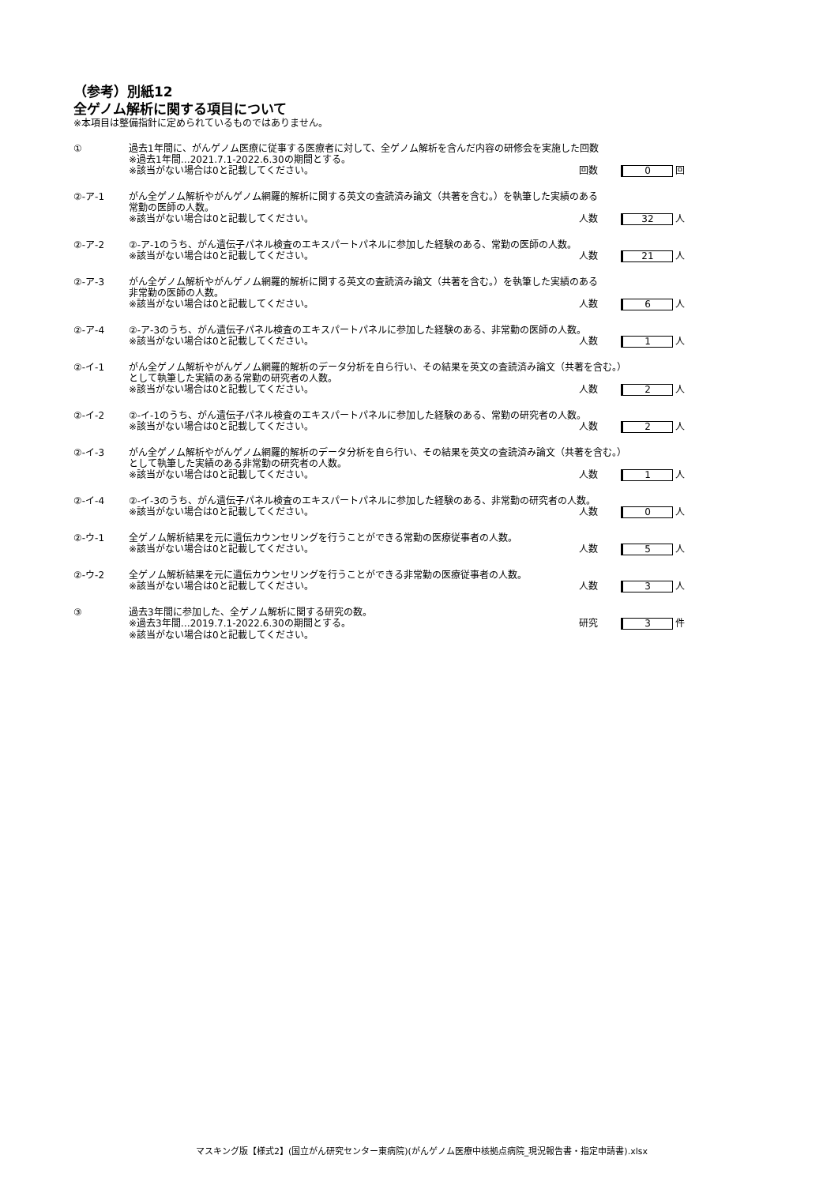（参考）別紙12
全ゲノム解析に関する項目について
※本項目は整備指針に定められているものではありません。
| ① | 過去1年間に、がんゲノム医療に従事する医療者に対して、全ゲノム解析を含んだ内容の研修会を実施した回数 ※過去1年間…2021.7.1-2022.6.30の期間とする。 | |
| | ※該当がない場合は0と記載してください。 | 回数 0 回 |
| ②-ア-1 | がん全ゲノム解析やがんゲノム網羅的解析に関する英文の査読済み論文（共著を含む。）を執筆した実績のある 常勤の医師の人数。 | |
| | ※該当がない場合は0と記載してください。 | 人数 32 人 |
| ②-ア-2 | ②-ア-1のうち、がん遺伝子パネル検査のエキスパートパネルに参加した経験のある、常勤の医師の人数。 | |
| | ※該当がない場合は0と記載してください。 | 人数 21 人 |
| ②-ア-3 | がん全ゲノム解析やがんゲノム網羅的解析に関する英文の査読済み論文（共著を含む。）を執筆した実績のある 非常勤の医師の人数。 | |
| | ※該当がない場合は0と記載してください。 | 人数 6 人 |
| ②-ア-4 | ②-ア-3のうち、がん遺伝子パネル検査のエキスパートパネルに参加した経験のある、非常勤の医師の人数。 | |
| | ※該当がない場合は0と記載してください。 | 人数 1 人 |
| ②-イ-1 | がん全ゲノム解析やがんゲノム網羅的解析のデータ分析を自ら行い、その結果を英文の査読済み論文（共著を含む。） として執筆した実績のある常勤の研究者の人数。 | |
| | ※該当がない場合は0と記載してください。 | 人数 2 人 |
| ②-イ-2 | ②-イ-1のうち、がん遺伝子パネル検査のエキスパートパネルに参加した経験のある、常勤の研究者の人数。 | |
| | ※該当がない場合は0と記載してください。 | 人数 2 人 |
| ②-イ-3 | がん全ゲノム解析やがんゲノム網羅的解析のデータ分析を自ら行い、その結果を英文の査読済み論文（共著を含む。） として執筆した実績のある非常勤の研究者の人数。 | |
| | ※該当がない場合は0と記載してください。 | 人数 1 人 |
| ②-イ-4 | ②-イ-3のうち、がん遺伝子パネル検査のエキスパートパネルに参加した経験のある、非常勤の研究者の人数。 | |
| | ※該当がない場合は0と記載してください。 | 人数 0 人 |
| ②-ウ-1 | 全ゲノム解析結果を元に遺伝カウンセリングを行うことができる常勤の医療従事者の人数。 | |
| | ※該当がない場合は0と記載してください。 | 人数 5 人 |
| ②-ウ-2 | 全ゲノム解析結果を元に遺伝カウンセリングを行うことができる非常勤の医療従事者の人数。 | |
| | ※該当がない場合は0と記載してください。 | 人数 3 人 |
| ③ | 過去3年間に参加した、全ゲノム解析に関する研究の数。 | |
| | ※過去3年間…2019.7.1-2022.6.30の期間とする。 | 研究 3 件 |
| | ※該当がない場合は0と記載してください。 | |
マスキング版【様式2】(国立がん研究センター東病院)(がんゲノム医療中核拠点病院_現況報告書・指定申請書).xlsx